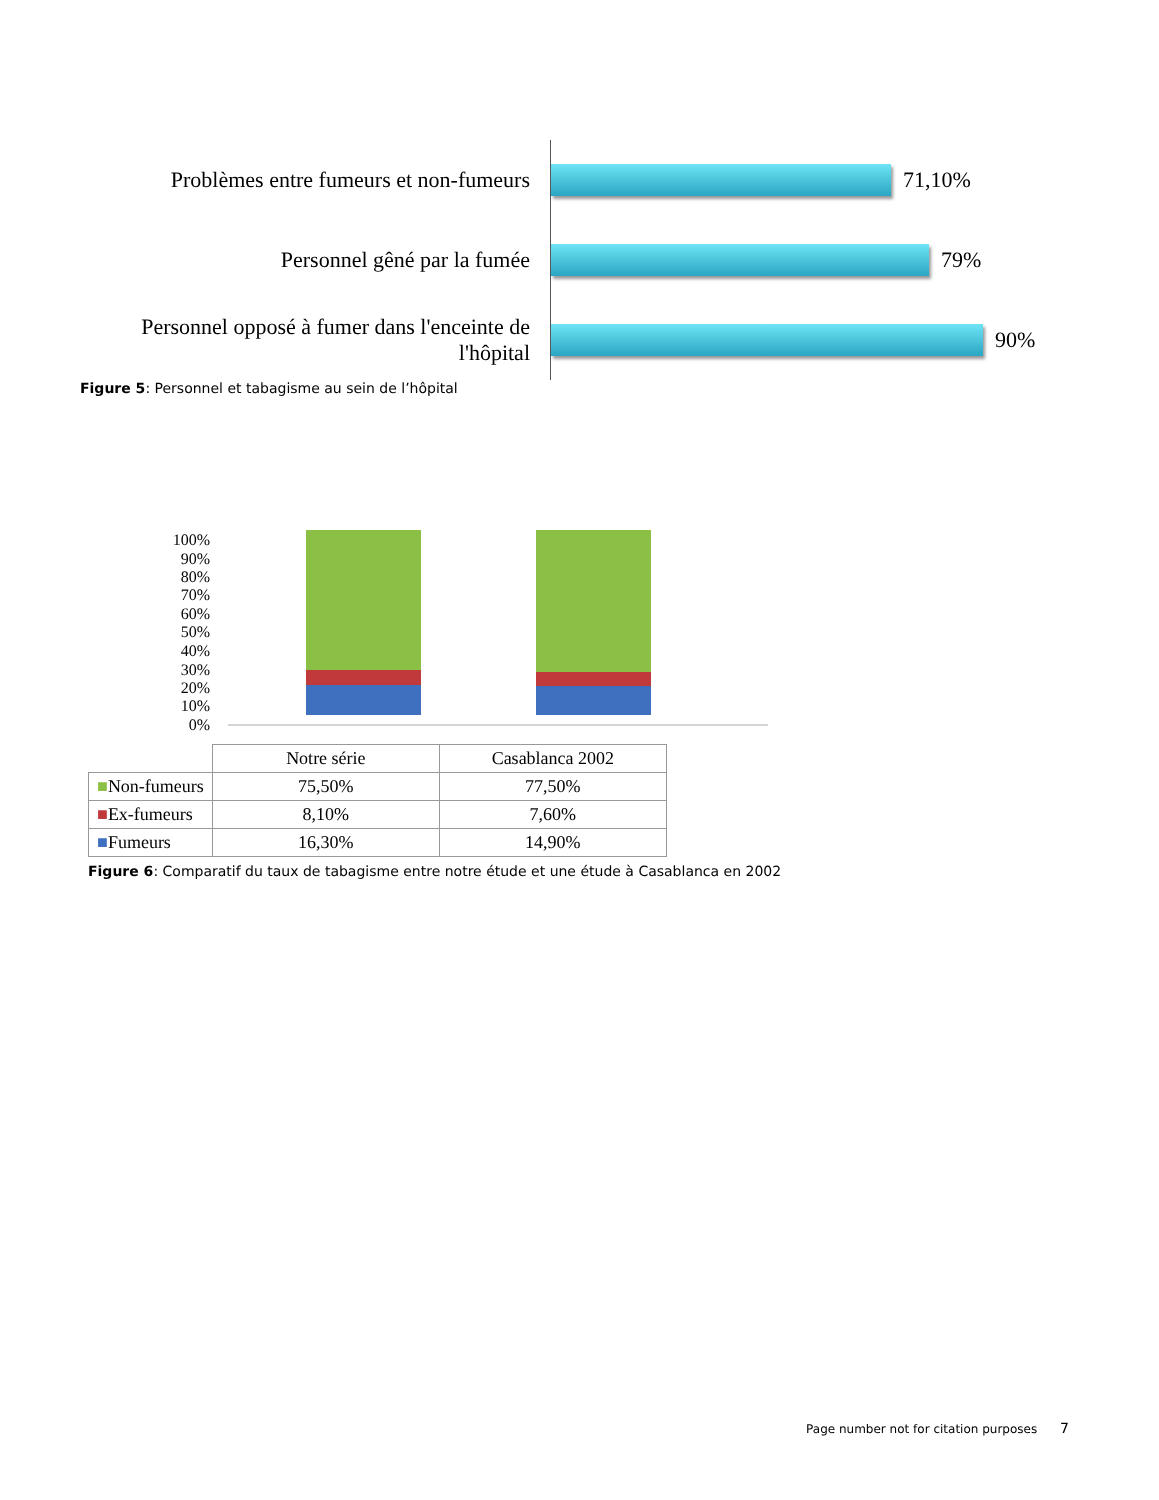Problèmes entre fumeurs et non-fumeurs
71,10%
Personnel gêné par la fumée
79%
Personnel opposé à fumer dans l'enceinte de l'hôpital
90%
Figure 5: Personnel et tabagisme au sein de l’hôpital
100%
90%
80%
70%
60%
50%
40%
30%
20%
10%
0%
| | Notre série | Casablanca 2002 |
| --- | --- | --- |
| ■ Non-fumeurs | 75,50% | 77,50% |
| ■ Ex-fumeurs | 8,10% | 7,60% |
| ■ Fumeurs | 16,30% | 14,90% |
Figure 6: Comparatif du taux de tabagisme entre notre étude et une étude à Casablanca en 2002
Page number not for citation purposes 7